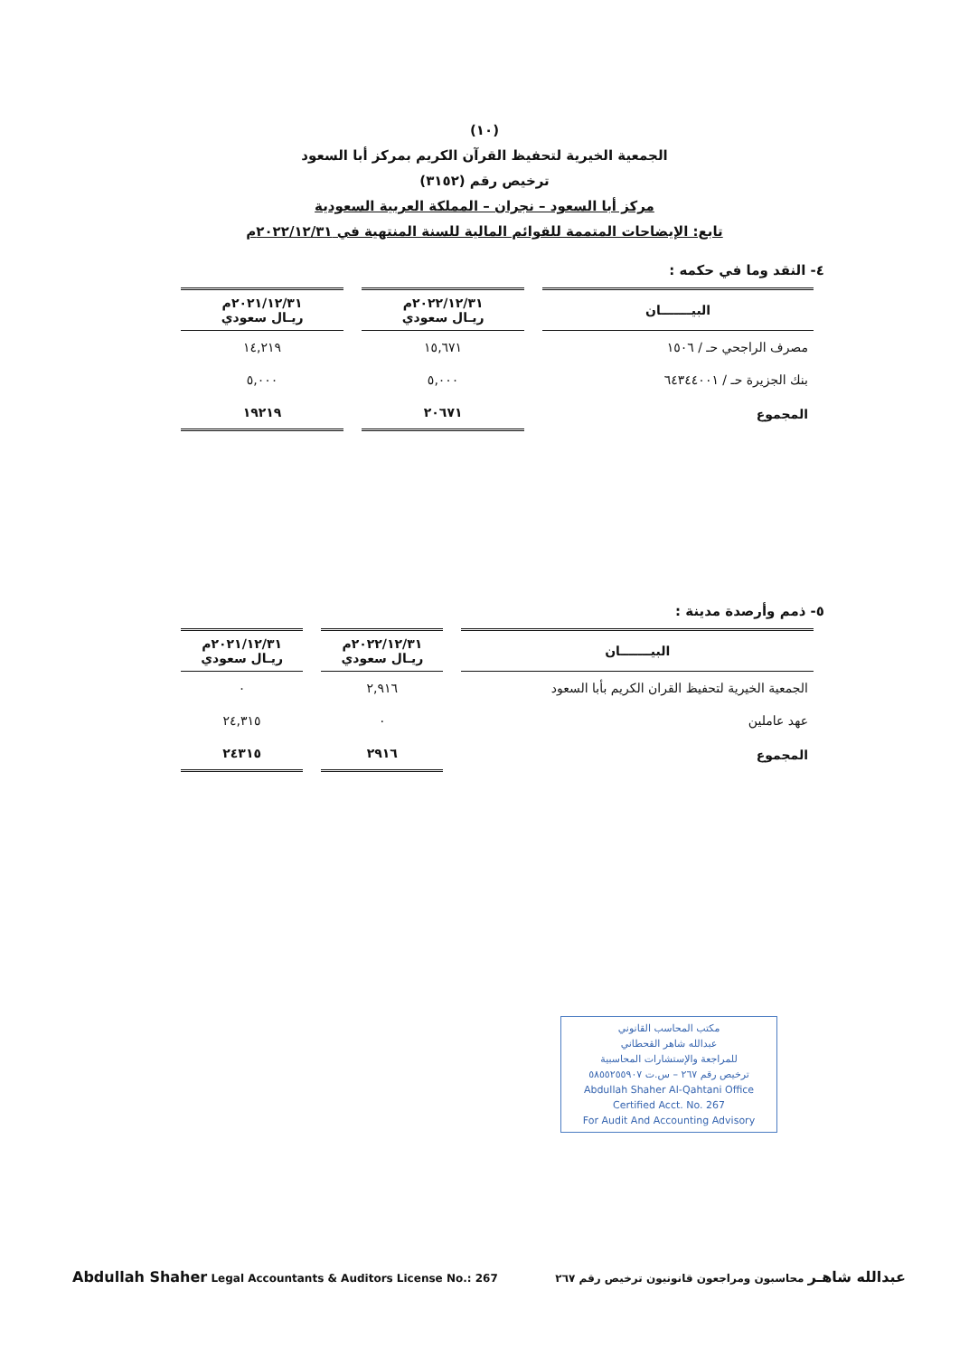(١٠)
الجمعية الخيرية لتحفيظ القرآن الكريم بمركز أبا السعود
ترخيص رقم (٣١٥٢)
مركز أبا السعود – نجران – المملكة العربية السعودية
تابع: الإيضاحات المتممة للقوائم المالية للسنة المنتهية في ٢٠٢٢/١٢/٣١م
٤- النقد وما في حكمه :
| البيـــــــان | ٢٠٢٢/١٢/٣١م ريـال سعودي | ٢٠٢١/١٢/٣١م ريـال سعودي |
| --- | --- | --- |
| مصرف الراجحي حـ / ١٥٠٦ | ١٥,٦٧١ | ١٤,٢١٩ |
| بنك الجزيرة حـ / ٦٤٣٤٤٠٠١ | ٥,٠٠٠ | ٥,٠٠٠ |
| المجموع | ٢٠٦٧١ | ١٩٢١٩ |
٥- ذمم وأرصدة مدينة :
| البيـــــــان | ٢٠٢٢/١٢/٣١م ريـال سعودي | ٢٠٢١/١٢/٣١م ريـال سعودي |
| --- | --- | --- |
| الجمعية الخيرية لتحفيظ القران الكريم بأبا السعود | ٢,٩١٦ | ٠ |
| عهد عاملين | ٠ | ٢٤,٣١٥ |
| المجموع | ٢٩١٦ | ٢٤٣١٥ |
مكتب المحاسب القانوني
عبدالله شاهر القحطاني
للمراجعة والإستشارات المحاسبية
ترخيص رقم ٢٦٧ – س.ت ٥٨٥٥٢٥٥٩٠٧
Abdullah Shaher Al-Qahtani Office
Certified Acct. No. 267
For Audit And Accounting Advisory
Abdullah Shaher Legal Accountants & Auditors License No.: 267 عبدالله شاهـر محاسبون ومراجعون قانونيون ترخيص رقم ٢٦٧